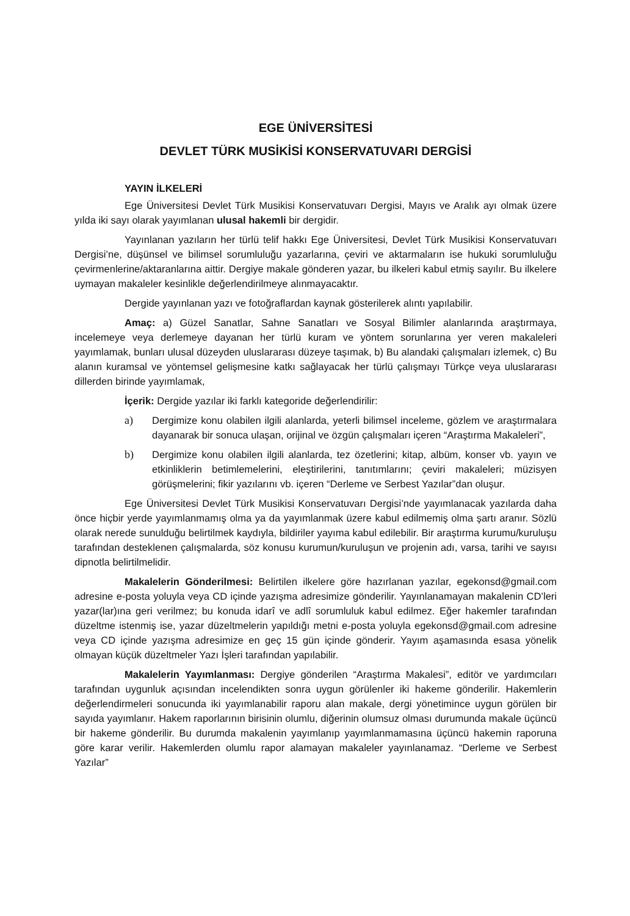EGE ÜNİVERSİTESİ
DEVLET TÜRK MUSİKİSİ KONSERVATUVARI DERGİSİ
YAYIN İLKELERİ
Ege Üniversitesi Devlet Türk Musikisi Konservatuvarı Dergisi, Mayıs ve Aralık ayı olmak üzere yılda iki sayı olarak yayımlanan ulusal hakemli bir dergidir.
Yayınlanan yazıların her türlü telif hakkı Ege Üniversitesi, Devlet Türk Musikisi Konservatuvarı Dergisi’ne, düşünsel ve bilimsel sorumluluğu yazarlarına, çeviri ve aktarmaların ise hukuki sorumluluğu çevirmenlerine/aktaranlarına aittir. Dergiye makale gönderen yazar, bu ilkeleri kabul etmiş sayılır. Bu ilkelere uymayan makaleler kesinlikle değerlendirilmeye alınmayacaktır.
Dergide yayınlanan yazı ve fotoğraflardan kaynak gösterilerek alıntı yapılabilir.
Amaç: a) Güzel Sanatlar, Sahne Sanatları ve Sosyal Bilimler alanlarında araştırmaya, incelemeye veya derlemeye dayanan her türlü kuram ve yöntem sorunlarına yer veren makaleleri yayımlamak, bunları ulusal düzeyden uluslararası düzeye taşımak, b) Bu alandaki çalışmaları izlemek, c) Bu alanın kuramsal ve yöntemsel gelişmesine katkı sağlayacak her türlü çalışmayı Türkçe veya uluslararası dillerden birinde yayımlamak,
İçerik: Dergide yazılar iki farklı kategoride değerlendirilir:
a) Dergimize konu olabilen ilgili alanlarda, yeterli bilimsel inceleme, gözlem ve araştırmalara dayanarak bir sonuca ulaşan, orijinal ve özgün çalışmaları içeren “Araştırma Makaleleri”,
b) Dergimize konu olabilen ilgili alanlarda, tez özetlerini; kitap, albüm, konser vb. yayın ve etkinliklerin betimlemelerini, eleştirilerini, tanıtımlarını; çeviri makaleleri; müzisyen görüşmelerini; fikir yazılarını vb. içeren “Derleme ve Serbest Yazılar”dan oluşur.
Ege Üniversitesi Devlet Türk Musikisi Konservatuvarı Dergisi’nde yayımlanacak yazılarda daha önce hiçbir yerde yayımlanmamış olma ya da yayımlanmak üzere kabul edilmemiş olma şartı aranır. Sözlü olarak nerede sunulduğu belirtilmek kaydıyla, bildiriler yayıma kabul edilebilir. Bir araştırma kurumu/kuruluşu tarafından desteklenen çalışmalarda, söz konusu kurumun/kuruluşun ve projenin adı, varsa, tarihi ve sayısı dipnotla belirtilmelidir.
Makalelerin Gönderilmesi: Belirtilen ilkelere göre hazırlanan yazılar, egekonsd@gmail.com adresine e-posta yoluyla veya CD içinde yazışma adresimize gönderilir. Yayınlanamayan makalenin CD’leri yazar(lar)ına geri verilmez; bu konuda idarî ve adlî sorumluluk kabul edilmez. Eğer hakemler tarafından düzeltme istenmiş ise, yazar düzeltmelerin yapıldığı metni e-posta yoluyla egekonsd@gmail.com adresine veya CD içinde yazışma adresimize en geç 15 gün içinde gönderir. Yayım aşamasında esasa yönelik olmayan küçük düzeltmeler Yazı İşleri tarafından yapılabilir.
Makalelerin Yayımlanması: Dergiye gönderilen “Araştırma Makalesi”, editör ve yardımcıları tarafından uygunluk açısından incelendikten sonra uygun görülenler iki hakeme gönderilir. Hakemlerin değerlendirmeleri sonucunda iki yayımlanabilir raporu alan makale, dergi yönetimince uygun görülen bir sayıda yayımlanır. Hakem raporlarının birisinin olumlu, diğerinin olumsuz olması durumunda makale üçüncü bir hakeme gönderilir. Bu durumda makalenin yayımlanıp yayımlanmamasına üçüncü hakemin raporuna göre karar verilir. Hakemlerden olumlu rapor alamayan makaleler yayınlanamaz. “Derleme ve Serbest Yazılar”